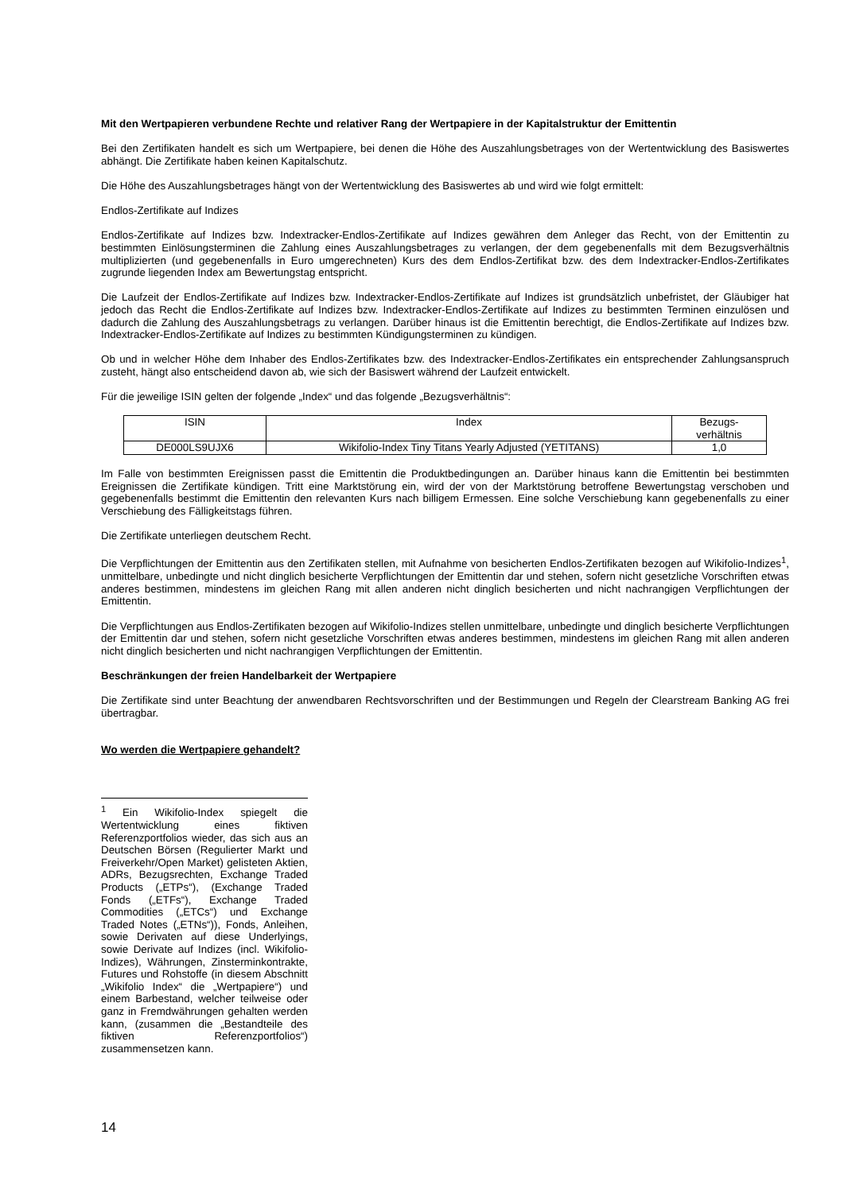Mit den Wertpapieren verbundene Rechte und relativer Rang der Wertpapiere in der Kapitalstruktur der Emittentin
Bei den Zertifikaten handelt es sich um Wertpapiere, bei denen die Höhe des Auszahlungsbetrages von der Wertentwicklung des Basiswertes abhängt. Die Zertifikate haben keinen Kapitalschutz.
Die Höhe des Auszahlungsbetrages hängt von der Wertentwicklung des Basiswertes ab und wird wie folgt ermittelt:
Endlos-Zertifikate auf Indizes
Endlos-Zertifikate auf Indizes bzw. Indextracker-Endlos-Zertifikate auf Indizes gewähren dem Anleger das Recht, von der Emittentin zu bestimmten Einlösungsterminen die Zahlung eines Auszahlungsbetrages zu verlangen, der dem gegebenenfalls mit dem Bezugsverhältnis multiplizierten (und gegebenenfalls in Euro umgerechneten) Kurs des dem Endlos-Zertifikat bzw. des dem Indextracker-Endlos-Zertifikates zugrunde liegenden Index am Bewertungstag entspricht.
Die Laufzeit der Endlos-Zertifikate auf Indizes bzw. Indextracker-Endlos-Zertifikate auf Indizes ist grundsätzlich unbefristet, der Gläubiger hat jedoch das Recht die Endlos-Zertifikate auf Indizes bzw. Indextracker-Endlos-Zertifikate auf Indizes zu bestimmten Terminen einzulösen und dadurch die Zahlung des Auszahlungsbetrags zu verlangen. Darüber hinaus ist die Emittentin berechtigt, die Endlos-Zertifikate auf Indizes bzw. Indextracker-Endlos-Zertifikate auf Indizes zu bestimmten Kündigungsterminen zu kündigen.
Ob und in welcher Höhe dem Inhaber des Endlos-Zertifikates bzw. des Indextracker-Endlos-Zertifikates ein entsprechender Zahlungsanspruch zusteht, hängt also entscheidend davon ab, wie sich der Basiswert während der Laufzeit entwickelt.
Für die jeweilige ISIN gelten der folgende „Index“ und das folgende „Bezugsverhältnis“:
| ISIN | Index | Bezugs- verhältnis |
| DE000LS9UJX6 | Wikifolio-Index Tiny Titans Yearly Adjusted (YETITANS) | 1,0 |
Im Falle von bestimmten Ereignissen passt die Emittentin die Produktbedingungen an. Darüber hinaus kann die Emittentin bei bestimmten Ereignissen die Zertifikate kündigen. Tritt eine Marktstörung ein, wird der von der Marktstörung betroffene Bewertungstag verschoben und gegebenenfalls bestimmt die Emittentin den relevanten Kurs nach billigem Ermessen. Eine solche Verschiebung kann gegebenenfalls zu einer Verschiebung des Fälligkeitstags führen.
Die Zertifikate unterliegen deutschem Recht.
Die Verpflichtungen der Emittentin aus den Zertifikaten stellen, mit Aufnahme von besicherten Endlos-Zertifikaten bezogen auf Wikifolio-Indizes<sup>1</sup>, unmittelbare, unbedingte und nicht dinglich besicherte Verpflichtungen der Emittentin dar und stehen, sofern nicht gesetzliche Vorschriften etwas anderes bestimmen, mindestens im gleichen Rang mit allen anderen nicht dinglich besicherten und nicht nachrangigen Verpflichtungen der Emittentin.
Die Verpflichtungen aus Endlos-Zertifikaten bezogen auf Wikifolio-Indizes stellen unmittelbare, unbedingte und dinglich besicherte Verpflichtungen der Emittentin dar und stehen, sofern nicht gesetzliche Vorschriften etwas anderes bestimmen, mindestens im gleichen Rang mit allen anderen nicht dinglich besicherten und nicht nachrangigen Verpflichtungen der Emittentin.
Beschränkungen der freien Handelbarkeit der Wertpapiere
Die Zertifikate sind unter Beachtung der anwendbaren Rechtsvorschriften und der Bestimmungen und Regeln der Clearstream Banking AG frei übertragbar.
Wo werden die Wertpapiere gehandelt?
<sup>1</sup> Ein Wikifolio-Index spiegelt die Wertentwicklung eines fiktiven Referenzportfolios wieder, das sich aus an Deutschen Börsen (Regulierter Markt und Freiverkehr/Open Market) gelisteten Aktien, ADRs, Bezugsrechten, Exchange Traded Products („ETPs“), (Exchange Traded Fonds („ETFs“), Exchange Traded Commodities („ETCs“) und Exchange Traded Notes („ETNs“)), Fonds, Anleihen, sowie Derivaten auf diese Underlyings, sowie Derivate auf Indizes (incl. Wikifolio-Indizes), Währungen, Zinsterminkontrakte, Futures und Rohstoffe (in diesem Abschnitt „Wikifolio Index“ die „Wertpapiere“) und einem Barbestand, welcher teilweise oder ganz in Fremdwährungen gehalten werden kann, (zusammen die „Bestandteile des fiktiven Referenzportfolios“) zusammensetzen kann.
14